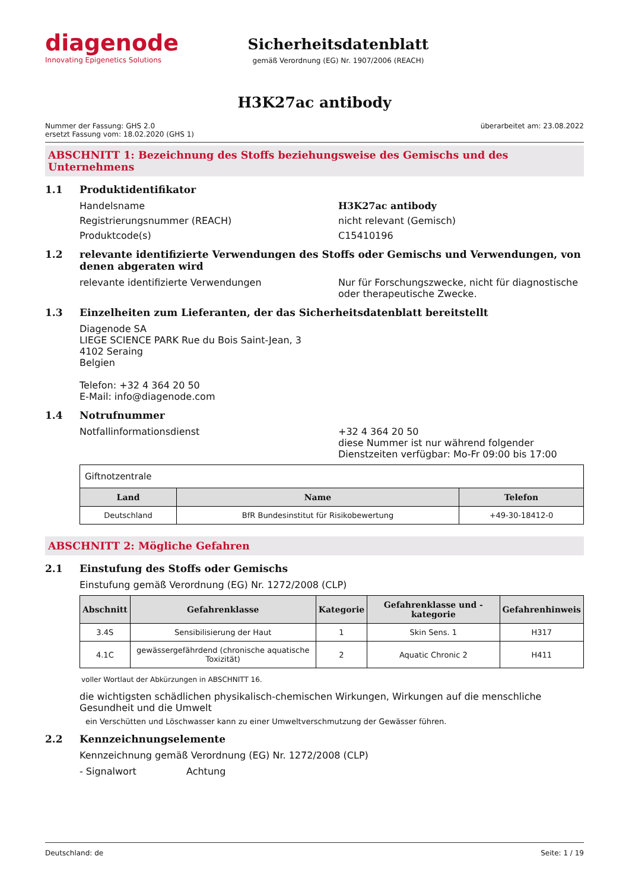diagenode
Innovating Epigenetics Solutions
Sicherheitsdatenblatt
gemäß Verordnung (EG) Nr. 1907/2006 (REACH)
H3K27ac antibody
Nummer der Fassung: GHS 2.0
ersetzt Fassung vom: 18.02.2020 (GHS 1)
überarbeitet am: 23.08.2022
ABSCHNITT 1: Bezeichnung des Stoffs beziehungsweise des Gemischs und des Unternehmens
1.1 Produktidentifikator
Handelsname H3K27ac antibody
Registrierungsnummer (REACH) nicht relevant (Gemisch)
Produktcode(s) C15410196
1.2 relevante identifizierte Verwendungen des Stoffs oder Gemischs und Verwendungen, von denen abgeraten wird
relevante identifizierte Verwendungen Nur für Forschungszwecke, nicht für diagnostische oder therapeutische Zwecke.
1.3 Einzelheiten zum Lieferanten, der das Sicherheitsdatenblatt bereitstellt
Diagenode SA
LIEGE SCIENCE PARK Rue du Bois Saint-Jean, 3
4102 Seraing
Belgien
Telefon: +32 4 364 20 50
E-Mail: info@diagenode.com
1.4 Notrufnummer
Notfallinformationsdienst +32 4 364 20 50
diese Nummer ist nur während folgender Dienstzeiten verfügbar: Mo-Fr 09:00 bis 17:00
| Giftnotzentrale | | |
| Land | Name | Telefon |
| Deutschland | BfR Bundesinstitut für Risikobewertung | +49-30-18412-0 |
ABSCHNITT 2: Mögliche Gefahren
2.1 Einstufung des Stoffs oder Gemischs
Einstufung gemäß Verordnung (EG) Nr. 1272/2008 (CLP)
| Abschnitt | Gefahrenklasse | Kategorie | Gefahrenklasse und -kategorie | Gefahrenhinweis |
| --- | --- | --- | --- | --- |
| 3.4S | Sensibilisierung der Haut | 1 | Skin Sens. 1 | H317 |
| 4.1C | gewässergefährdend (chronische aquatische Toxizität) | 2 | Aquatic Chronic 2 | H411 |
voller Wortlaut der Abkürzungen in ABSCHNITT 16.
die wichtigsten schädlichen physikalisch-chemischen Wirkungen, Wirkungen auf die menschliche Gesundheit und die Umwelt
ein Verschütten und Löschwasser kann zu einer Umweltverschmutzung der Gewässer führen.
2.2 Kennzeichnungselemente
Kennzeichnung gemäß Verordnung (EG) Nr. 1272/2008 (CLP)
- Signalwort Achtung
Deutschland: de Seite: 1 / 19